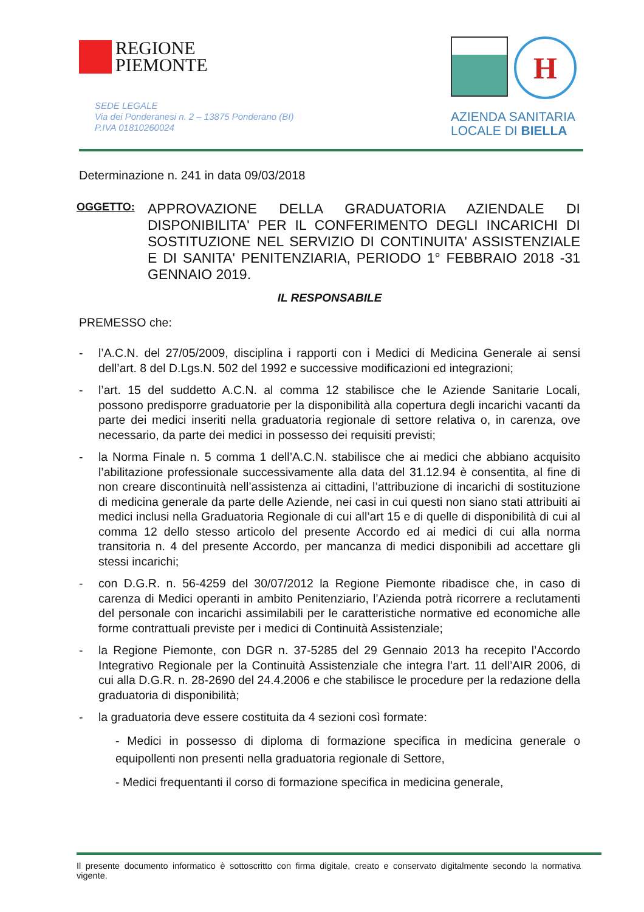REGIONE
PIEMONTE
SEDE LEGALE
Via dei Ponderanesi n. 2 – 13875 Ponderano (BI)
P.IVA 01810260024
H
AZIENDA SANITARIA
LOCALE DI BIELLA
Determinazione n. 241 in data 09/03/2018
OGGETTO:
APPROVAZIONE DELLA GRADUATORIA AZIENDALE DI DISPONIBILITA' PER IL CONFERIMENTO DEGLI INCARICHI DI SOSTITUZIONE NEL SERVIZIO DI CONTINUITA' ASSISTENZIALE E DI SANITA' PENITENZIARIA, PERIODO 1° FEBBRAIO 2018 -31 GENNAIO 2019.
IL RESPONSABILE
PREMESSO che:
- l’A.C.N. del 27/05/2009, disciplina i rapporti con i Medici di Medicina Generale ai sensi dell’art. 8 del D.Lgs.N. 502 del 1992 e successive modificazioni ed integrazioni;
- l’art. 15 del suddetto A.C.N. al comma 12 stabilisce che le Aziende Sanitarie Locali, possono predisporre graduatorie per la disponibilità alla copertura degli incarichi vacanti da parte dei medici inseriti nella graduatoria regionale di settore relativa o, in carenza, ove necessario, da parte dei medici in possesso dei requisiti previsti;
- la Norma Finale n. 5 comma 1 dell’A.C.N. stabilisce che ai medici che abbiano acquisito l’abilitazione professionale successivamente alla data del 31.12.94 è consentita, al fine di non creare discontinuità nell’assistenza ai cittadini, l’attribuzione di incarichi di sostituzione di medicina generale da parte delle Aziende, nei casi in cui questi non siano stati attribuiti ai medici inclusi nella Graduatoria Regionale di cui all’art 15 e di quelle di disponibilità di cui al comma 12 dello stesso articolo del presente Accordo ed ai medici di cui alla norma transitoria n. 4 del presente Accordo, per mancanza di medici disponibili ad accettare gli stessi incarichi;
- con D.G.R. n. 56-4259 del 30/07/2012 la Regione Piemonte ribadisce che, in caso di carenza di Medici operanti in ambito Penitenziario, l’Azienda potrà ricorrere a reclutamenti del personale con incarichi assimilabili per le caratteristiche normative ed economiche alle forme contrattuali previste per i medici di Continuità Assistenziale;
- la Regione Piemonte, con DGR n. 37-5285 del 29 Gennaio 2013 ha recepito l’Accordo Integrativo Regionale per la Continuità Assistenziale che integra l’art. 11 dell’AIR 2006, di cui alla D.G.R. n. 28-2690 del 24.4.2006 e che stabilisce le procedure per la redazione della graduatoria di disponibilità;
- la graduatoria deve essere costituita da 4 sezioni così formate:
- Medici in possesso di diploma di formazione specifica in medicina generale o equipollenti non presenti nella graduatoria regionale di Settore,
- Medici frequentanti il corso di formazione specifica in medicina generale,
Il presente documento informatico è sottoscritto con firma digitale, creato e conservato digitalmente secondo la normativa vigente.